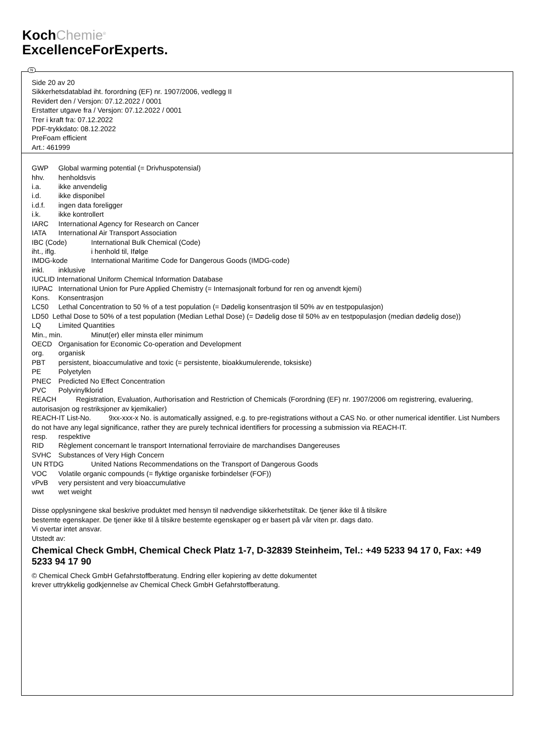KochChemie<sup>®</sup>
ExcellenceForExperts.
Side 20 av 20
Sikkerhetsdatablad iht. forordning (EF) nr. 1907/2006, vedlegg II
Revidert den / Versjon: 07.12.2022 / 0001
Erstatter utgave fra / Versjon: 07.12.2022 / 0001
Trer i kraft fra: 07.12.2022
PDF-trykkdato: 08.12.2022
PreFoam efficient
Art.: 461999
GWP Global warming potential (= Drivhuspotensial)
hhv. henholdsvis
i.a. ikke anvendelig
i.d. ikke disponibel
i.d.f. ingen data foreligger
i.k. ikke kontrollert
IARC International Agency for Research on Cancer
IATA International Air Transport Association
IBC (Code) International Bulk Chemical (Code)
iht., iflg. i henhold til, Ifølge
IMDG-kode International Maritime Code for Dangerous Goods (IMDG-code)
inkl. inklusive
IUCLID International Uniform Chemical Information Database
IUPAC International Union for Pure Applied Chemistry (= Internasjonalt forbund for ren og anvendt kjemi)
Kons. Konsentrasjon
LC50 Lethal Concentration to 50 % of a test population (= Dødelig konsentrasjon til 50% av en testpopulasjon)
LD50 Lethal Dose to 50% of a test population (Median Lethal Dose) (= Dødelig dose til 50% av en testpopulasjon (median dødelig dose))
LQ Limited Quantities
Min., min. Minut(er) eller minsta eller minimum
OECD Organisation for Economic Co-operation and Development
org. organisk
PBT persistent, bioaccumulative and toxic (= persistente, bioakkumulerende, toksiske)
PE Polyetylen
PNEC Predicted No Effect Concentration
PVC Polyvinylklorid
REACH Registration, Evaluation, Authorisation and Restriction of Chemicals (Forordning (EF) nr. 1907/2006 om registrering, evaluering, autorisasjon og restriksjoner av kjemikalier)
REACH-IT List-No. 9xx-xxx-x No. is automatically assigned, e.g. to pre-registrations without a CAS No. or other numerical identifier. List Numbers do not have any legal significance, rather they are purely technical identifiers for processing a submission via REACH-IT.
resp. respektive
RID Règlement concernant le transport International ferroviaire de marchandises Dangereuses
SVHC Substances of Very High Concern
UN RTDG United Nations Recommendations on the Transport of Dangerous Goods
VOC Volatile organic compounds (= flyktige organiske forbindelser (FOF))
vPvB very persistent and very bioaccumulative
wwt wet weight
Disse opplysningene skal beskrive produktet med hensyn til nødvendige sikkerhetstiltak. De tjener ikke til å tilsikre
bestemte egenskaper. De tjener ikke til å tilsikre bestemte egenskaper og er basert på vår viten pr. dags dato.
Vi overtar intet ansvar.
Utstedt av:
Chemical Check GmbH, Chemical Check Platz 1-7, D-32839 Steinheim, Tel.: +49 5233 94 17 0, Fax: +49 5233 94 17 90
© Chemical Check GmbH Gefahrstoffberatung. Endring eller kopiering av dette dokumentet
krever uttrykkelig godkjennelse av Chemical Check GmbH Gefahrstoffberatung.
N